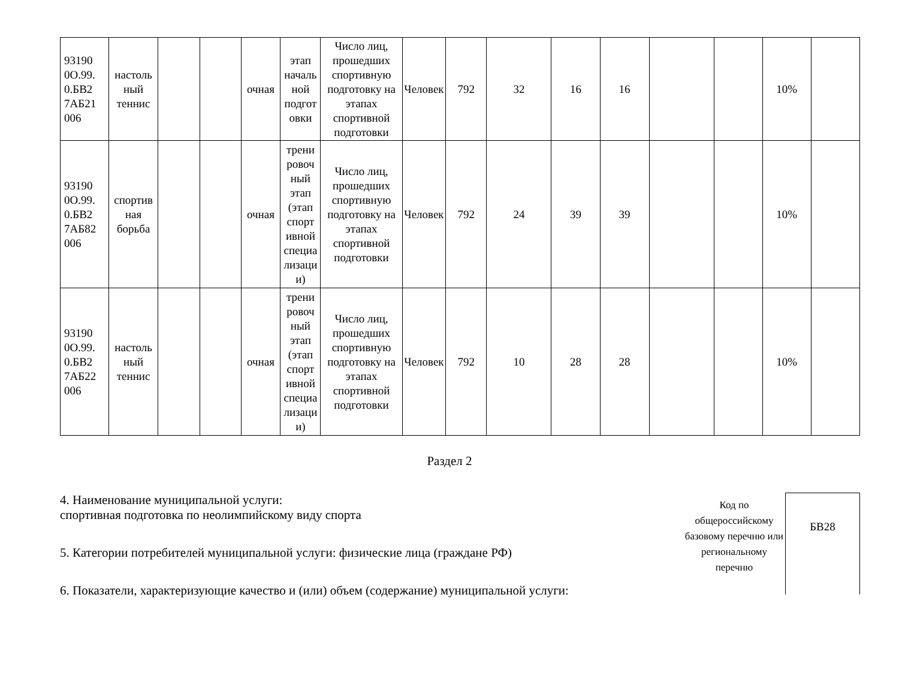| 93190 0O.99. 0.БВ2 7АБ21 006 | настоль ный теннис | | | очная | этап началь ной подгот овки | Число лиц, прошедших спортивную подготовку на этапах спортивной подготовки | Человек | 792 | 32 | 16 | 16 | | | 10% | |
| 93190 0O.99. 0.БВ2 7АБ82 006 | спортив ная борьба | | | очная | трени ровоч ный этап (этап спорт ивной специа лизаци и) | Число лиц, прошедших спортивную подготовку на этапах спортивной подготовки | Человек | 792 | 24 | 39 | 39 | | | 10% | |
| 93190 0O.99. 0.БВ2 7АБ22 006 | настоль ный теннис | | | очная | трени ровоч ный этап (этап спорт ивной специа лизаци и) | Число лиц, прошедших спортивную подготовку на этапах спортивной подготовки | Человек | 792 | 10 | 28 | 28 | | | 10% | |
Раздел 2
4. Наименование муниципальной услуги:
спортивная подготовка по неолимпийскому виду спорта
5. Категории потребителей муниципальной услуги: физические лица (граждане РФ)
6. Показатели, характеризующие качество и (или) объем (содержание) муниципальной услуги:
Код по общероссийскому базовому перечню или региональному перечню
БВ28